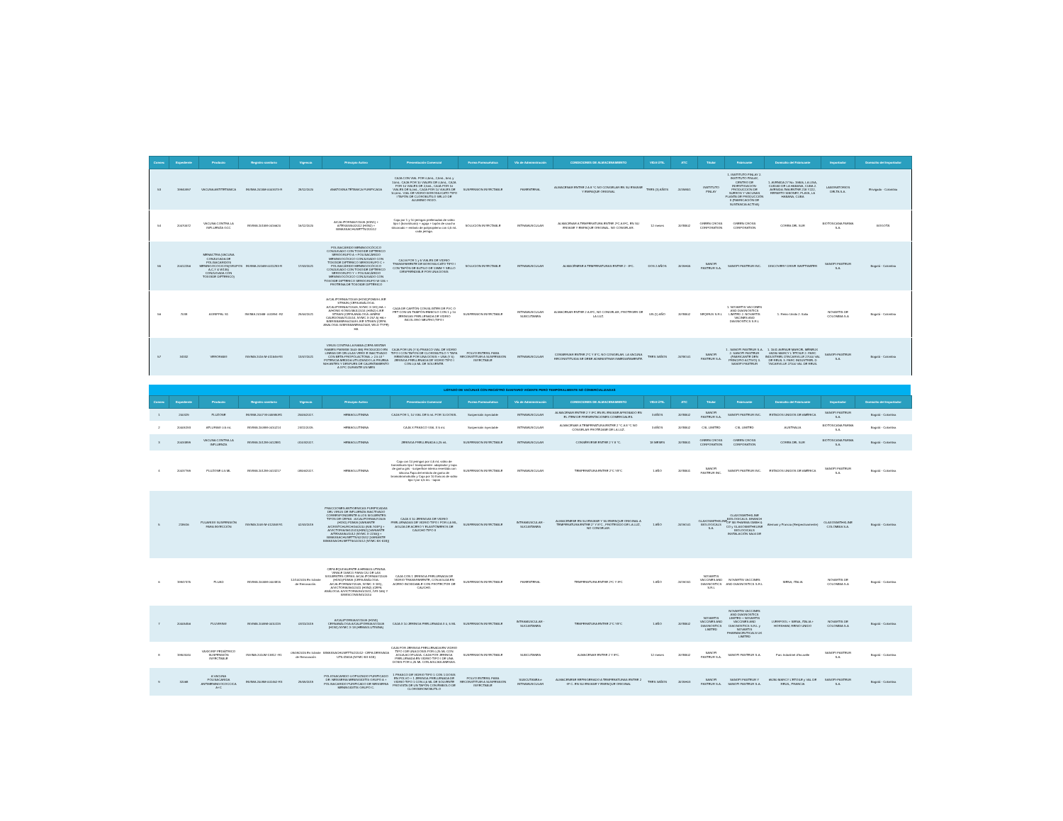| Consec | Expediente | Producto | Registro sanitario | Vigencia | Principio Activo | Presentación Comercial | Forma Farmacéutica | Vía de Administración | CONDICIONES DE ALMACENAMIENTO | VIDA ÚTIL | ATC | Titular | Fabricante | Domicilio del Fabricante | Importador | Domicilio del Importador |
| --- | --- | --- | --- | --- | --- | --- | --- | --- | --- | --- | --- | --- | --- | --- | --- | --- |
| 53 | 19940997 | VACUNA ANTITETANICA | INVIMA 2015M-0003473-R | 28/12/2020 | ANATOXINA TÉTANICA PURIFICADA | CAJA CON VIAL POR 0,5mL, 2,5mL, 5mL y 10mL. CAJA POR 10 VIALES DE 0,5mL, CAJA POR 10 VIALES DE 2,5mL, CAJA POR 10 VIALES DE 5,0mL, CAJA POR 10 VIALES DE 10,0mL. VIAL DE VIDRIO BOROSILICATO TIPO I TAPÓN DE CLOROBUTILO SELLO DE ALUMINIO ROJO. | SUSPENSION INYECTABLE | PARENTERAL | ALMACENAR ENTRE 2 A 8 °C NO CONGELAR EN SU ENVASE Y EMPAQUE ORIGINAL | TRES (3) AÑOS | J07AM01 | INSTITUTO FINLAY | 1. INSTITUTO FINLAY 2. INSTITUTO FINLAY, CENTRO DE INVESTIGACION-PRODUCCION DE SUEROS Y VACUNAS PLANTA DE PRODUCCIÓN II (FABRICACIÓN DE SUSTANCIA ACTIVA) | 1. AVENIDA 27 No. 19805, LA LISA, CUIDAD DE LA HABANA, CUBA 2. AVENIDA 7MA ENTRE 218 Y222, REPARTO SIBONEY, PLAYA, LA HABANA, CUBA | LABORATORIOS DELTA S.A. | Envigado - Colombia |
| 54 | 20070572 | VACUNA CONTRA LA INFLUENZA GCC | INVIMA 2015M-0016620 | 16/12/2020 | A/CALIFORNIA/7/2009 (H1N1) + A/TEXAS/50/2012 (H3N2) + B/MASSACHUSETTS/2/2012 | Caja por 1 y 10 jeringas prellenadas de vidrio tipo I (borosilicato) + aguja + tapón de caucho siliconado + embolo de polipropileno con 0,5 mL cada jeringa. | SOLUCION INYECTABLE | INTRAMUSCULAR | ALMACENAR A TEMPERATURA ENTRE 2ºC A 8ºC, EN SU ENVASE Y EMPAQUE ORIGINAL. NO CONGELAR. | 12 meses | J07BB02 | GREEN CROSS CORPORATION | GREEN CROSS CORPORATION | COREA DEL SUR | BIOTOSCANA FARMA S.A. | BOGOTÁ |
| 55 | 20012256 | MENACTRA (VACUNA CONJUGADA DE POLISACARIDOS MENINGOCOCICOS(GRUPOS A,C,Y & W135) CONJUGADA CON TOXOIDE DIFTERICO) | INVIMA 2016M-0011293-R | 17/03/2021 | POLISACÁRIDO MENINGOCÓCICO CONJUGADO CON TOXOIDE DIFTERICO SEROGRUPO A + POLISACÁRIDO MENINGOCÓCICO CONJUGADO CON TOXOIDE DIFTERICO SEROGRUPO C + POLISACÁRIDO MENINGOCÓCICO CONJUGADO CON TOXOIDE DIFTERICO SEROGRUPO Y + POLISACÁRIDO MENINGOCÓCICO CONJUGADO CON TOXOIDE DIFTERICO SEROGRUPO W-135 + PROTEINA DE TOXOIDE DIFTÉRICO | CAJ A POR 1 y 5 VIALES DE VIDRIO TRANSPARENTE DE BOROSILICATO TIPO I CON TAPÓN DE BUTILO DE 13MM Y SELLO DESPRENDIBLE POR UNA DOSIS | SOLUCION INYECTABLE | INTRAMUSCULAR | ALMACÉNESE A TEMPERATURAS ENTRE 2 - 8ºC. | DOS 2 AÑOS | J07AH05 | SANOFI PASTEUR S.A. | SANOFI PASTEUR INC. | DISCOVERY DRIVE SWIFTWATER | SANOFI PASTEUR S.A. | Bogotá - Colombia |
| 56 | 7038 | AGRIPPAL S1 | INVIMA 2016M- 001894 -R2 | 29/04/2021 | A/CALIFORNIA/7/2009 (H1N1)PDM09-LIKE STRAIN (CEPA ANÁLOGA: A/CALIFORNIA/7/2009, NYMC X-181) HA + A/HONG KONG/4801/2014 (H3N2)-LIKE STRAIN (CEPA ANÁLOGA :A/NEW CALEDONIA/71/2014, NYMC X-257 A) HA + B/BRISBANE/60/2008-LIKE STRAIN (CEPA ANALOGA: B/BRISBANE/60/2008, WILD TYPE) HA | CAJA DE CARTÓN CON BLISTER DE PVC O PET CON UN TAMPÓN-EMBOLO CON 1 y 10 JERINGAS PRELLENADA DE VIDRIO INCOLORO NEUTRO,TIPO I | SUSPENSION INYECTABLE | INTRAMUSCULAR SUBCUTANEA | ALMACENAR ENTRE 2 A 8ºC, NO CONGELAR, PROTEGER DE LA LUZ. | UN (1) AÑO | J07BB02 | SEQIRUS S.R.L | 1. NOVARTIS VACCINES AND DIAGNOSTICS LIMITED 2. NOVARTIS VACINES AND DIAGNOSTICS S.R.L | 1. Reino Unido 2. Italia | NOVARTIS DE COLOMBIA S.A | Bogotá - Colombia |
| 57 | 34332 | VERORAB® | INVIMA 2016 M-011546-R3 | 13/07/2021 | VIRUS CONTRA LA RABIA (CEPA WISTAR RABIES PM/WI38 1503-3M) PRODUCIDO EN LINEAS DE CELULAS VERO E INACTIVADO CON BETA-PROPOLACTONA .> 2.5 UI * POTENCIA MEDIDA UTILIZANDO LA PRUEBA NIH ANTES Y DESPUES DE CALENTAMIENTO A 37ºC DURANTE UN MES | CAJA POR UN (Y 5) FRASCO VIAL DE VIDRIO TIPO I CON TAPON DE CLOROBUTILO Y TAPA REMOVIBLE POR UNA DOSIS + UNA (Y 5) JERINGA PRELLENADA DE VIDRIO TIPO I CON 0,5 ML DE SOLVENTE. | POLVO ESTERIL PARA RECONSTITUIR A SUSPENSION INYECTABLE | INTRAMUSCULAR | CONSERVAR ENTRE 2°C Y 8°C. NO CONGELAR. LA VACUNA RECONSTITUIDA SE DEBE ADMINISTRAR INMEDIATAMENTE. | TRES 3AÑOS | J07BG01 | SANOFI PASTEUR S.A. | 1 . SANOFI PASTEUR S.A. 2. SANOFI PASTEUR (FABRICANTE DEN PRINCIPIO ACTIVO) 3. SANOFI PASTEUR | 1. 1541 AVENUE MARCEL MÉNEUX 69280 MARCY L´ETOILE 2. PARC INDUSTRIEL D'INCARVILLE 27000 VAL DE REUIL 3. PARC INDUSTRIEL D´INCARVILLE 27100 VAL DE REUIL | SANOFI-PASTEUR S.A. | Bogotá - Colombia |
LISTADO DE VACUNAS CON REGISTRO SANITARIO VIGENTE PERO TEMPORALMENTE NO COMERCIALIZADAS
| Consec | Expediente | Producto | Registro sanitario | Vigencia | Principio Activo | Presentación Comercial | Forma Farmacéutica | Vía de Administración | CONDICIONES DE ALMACENAMIENTO | VIDA ÚTIL | ATC | Titular | Fabricante | Domicilio del Fabricante | Importador | Domicilio del Importador |
| --- | --- | --- | --- | --- | --- | --- | --- | --- | --- | --- | --- | --- | --- | --- | --- | --- |
| 1 | 200329 | FLUZONE | INVIMA 2007 M-005980R1 | 25/05/2017. | HEMAGLUTININA | CAJA POR 1, 10 VIAL DE 5 mL POR 10 DOSIS. | Suspensión inyectable | INTRAMUSCULAR | ALMACENAR ENTRE 2 Y 8ºC EN EL ENVASE APROBADO EN EL ITEM DE PRESENTACIONES COMERCIALES. | 3 AÑOS | J07BB02 | SANOFI PASTEUR S.A. | SANOFI PASTEUR INC. | ESTADOS UNIDOS DE AMÉRICA | SANOFI PASTEUR S.A. | Bogotá - Colombia |
| 2 | 20005193 | AFLURIA® 0.5 mL | INVIMA 2009M-0010214 | 24/11/2019. | HEMAGLUTININA | CAJA X FRASCO VIAL X 5 mL | Suspensión inyectable | INTRAMUSCULAR | ALMACENAR A TEMPERATURA ENTRE 2 °C A 8 °C NO CONGELAR PROTÉJASE DE LA LUZ. | 3 AÑOS | J07BB02 | CSL LIMITED | CSL LIMITED | AUSTRALIA | BIOTOSCANA FARMA S.A. | Bogotá - Colombia |
| 3 | 20034899 | VACUNA CONTRA LA INFLUENZA | INVIMA 2012M-0012881 | 01/03/2017. | HEMAGLUTININA | JERINGA PRELLENADA 0,25 mL | SUSPENSION INYECTABLE | INTRAMUSCULAR | CONSÉRVESE ENTRE 2 Y 8 °C. | 18 MESES | J07BB01 | GREEN CROSS CORPORATION | GREEN CROSS CORPORATION | COREA DEL SUR | BIOTOSCANA FARMA S.A. | Bogotá - Colombia |
| 4 | 20037769 | FLUZONE 0.5 ML | INVIMA 2012M-0013217 | 08/06/2017. | HEMAGLUTININA | Caja con 10 jeringas por 0,5 mL vidrio de borosilicato tipo I transparente- adaptador y tapa de goma gris - susperficie interna revestida con silicona.Tapa del embolo de goma de bromobromobutilo y Caja por 10 frascos de vidrio tipo I por 0,5 mL - tapon | SUSPENSION INYECTABLE | INTRAMUSCULAR | TEMPERATURA ENTRE 2°C Y8°C | 1 AÑO | J07BB01 | SANOFI PASTEUR INC. | SANOFI PASTEUR INC. | ESTADOS UNIDOS DE AMÉRICA | SANOFI PASTEUR S.A. | Bogotá - Colombia |
| 5 | 218616 | FLUARIX® SUSPENSIÓN PARA INYECCIÓN | INVIMA 2009 M-012058 R1 | 02/03/2019 | FRACCIONES ANTIGENICAS PURIFICADAS DEL VIRUS DE INFLUENZA INACTIVADO CORRESPONDIENTE A LOS SIGUIENTES TIPOS DE CEPAS : A/CALIFORNIA/7/2009 (H1N1) PDM09 [VARIANTE A/CRISTCHURCH/16/2010 (NIB 74XP)] + A/VICTORIA/361/2011(H3N2) [VARIANTE A/TEXAS/50/2012 (NYMC X-223A)] + B/MASSACHUSETTS/02/2012 [VARIANTE B/MASSACHUSETTS/02/2012 (NYMC BX-51B)] | CAJA X 10 JERINGAS DE VIDRIO PRELLENADAS DE VIDRIO TIPO I POR 0,5 ML, AGUJA DE ACERO Y ELASTÓMEROS DE CAUCHO TIPO II | SUSPENSION INYECTABLE | INTRAMUSCULAR - SUCUBTANEA | ALMACENESE EN SU ENVASE Y SU EMPAQUE ORIGINAL A TEMPERATURA ENTRE 2° Y 8°C , PROTEGIDO DE LA LUZ, NO CONGELAR. | 1 AÑO | J07AG01 | GLAXOSMITHKLINE BIOLOGICALS S.A. | GLAXOSMITHKLINE BIOLOGICALS. BRANCH OF SB PHARMA GMBH & CO y GLAXOSMITHKLINE BIOLOGICALS INSTALACIÓN SA04 DE | Alemani y Francia (Respectivamente) | GLAXOSMITHKLINE COLOMBIA S.A. | Bogotá - Colombia |
| 6 | 19947475 | FLUAD | INVIMA 2005M-0004815 | 12/10/2015 En trámite de Renovación. | CEPA EQUIVALENTE A HEMAGLUTININA VIRALE 15MCG PARA C/U DE LAS SIGUIENTES CEPAS: A/CALIFORNIA/7/2009 (H1N1)PDM09 (CEPA ANÁLOGA: A/CALIFORNIA/7/2009, NYMC X-181), A/VICTORIA/361/2011 (H3N2) (CEPA ANÁLOGA: A/VICTORIA/361/2011, IVR-165) Y B/WISCONSIN/1/2010 | CAJA CON 1 JERINGA PRELLENADA DE VIDRIO TRANSPARENTE, CON AGUJA EN ACERO INOXIDABLE CON PROTECTOR DE CAUCHO. | SUSPENSION INYECTABLE | PARENTERAL | TEMPERATURA ENTRE 2ºC Y 8ºC | 1 AÑO | J07AG51 | NOVARTIS VACCINES AND DIAGNOSTICS S.R.L | NOVARTIS VACCINES AND DIAGNOSTICS S.R.L | SIENA, ITALIA | NOVARTIS DE COLOMBIA S.A | Bogotá - Colombia |
| 7 | 20005456 | FLUVIRIN® | INVIMA 2009M-0010119 | 03/11/2019 | A/CALIFORNIA/07/2009 (H1N1) CEPAANÁLOGA A/CALIFORNIA/07/2009 (H1N1) NYMC X-18 (HEMAGLUTININA) | CAJA X 10 JERINGA PRELLENADA X 0, 5 ML | SUSPENSION INYECTABLE | INTRAMUSCULAR - SUCUBTANEA | TEMPERATURA ENTRE 2°C Y8°C | 1 AÑO | J07BB02 | NOVARTIS VACCINES AND DIAGNOSTICS LIMITED | NOVARTIS VACCINES AND DIAGNOSTICS LIMITED + NOVARTIS VACCINES AND DIAGNOSTICS S.R.L y NOVARTIS PHARMACEUTICALS UK LIMITED | LVERPOOL + SIENA, ITALIA + HORSHAM, REINO UNIDO | NOVARTIS DE COLOMBIA S.A | Bogotá - Colombia |
| 8 | 19903040 | VAXIGRIP PEDIÁTRICO SUSPENSIÓN INYECTABLE | INVIMA 2010M-13812 -R1 | 09/09/2015 En trámite de Renovación | B/MASSACHUSETTS/2/2012- CEPA DERIVADA UTILIZADA (NYMC-BX-51B) | CAJA POR JERINGA PRELLENADA EN VIDRIO TIPO I DE UNA DOSIS POR 0,25 ML CON AGUA ACOPLADA. CAJA POR JERINGA PRELLENADA EN VIDRIO TIPO I DE UNA DOSIS POR 0,25 ML CON AGUJAS ANEXAS. | SUSPENSION INYECTABLE | SUBCUTANEA | ALMACENAR ENTRE 2 Y 8ºC. | 12 meses | J07BB02 | SANOFI PASTEUR S.A. | SANOFI PASTEUR S.A. | Parc Industriel d'Incaville | SANOFI PASTEUR S.A. | Bogotá - Colombia |
| 9 | 32068 | A VACUNA POLISACARIDA ANTIMENINGOCOCCICA A+C | INVIMA 2009M-001462-R3 | 29/09/2019 | POLIOSACARIDO LIOFILIZADO PURIFICADO DE: NEISSERIA MENINGIDITIS GRUPO A + POLISACARIDO PURIFICADO DE NEISSERIA MENINGIDITIS GRUPO C. | 1 FRASCO DE VIDRIO TIPO 1 CON 1 DOSIS EN POLVO + 1 JERINGA PRELLENADA DE VIDRIO TIPO 1 CON 0,5 ML DE SOLVENTE PROVISTA DE UN TAPÓN CON ÉMBOLO DE CLOROBROMOBUTILO | POLVO ESTERIL PARA RECONSTITUIR A SUSPENSION INYECTABLE | SUBCUTANEA e INTRAMUSCULAR | ALMACENESE REFRIGERADO A TEMPERATURAS ENTRE 2 -8º C. EN SU ENVASE Y EMPAQUE ORIGINAL | TRES 3AÑOS | J07AH03 | SANOFI PASTEUR S.A. | SANOFI PASTEUR Y SANOFI PASTEUR S.A. | 69280 MARCY L'ETOILE y VAL DE REUIL, FRANCIA | SANOFI-PASTEUR S.A. | Bogotá - Colombia |